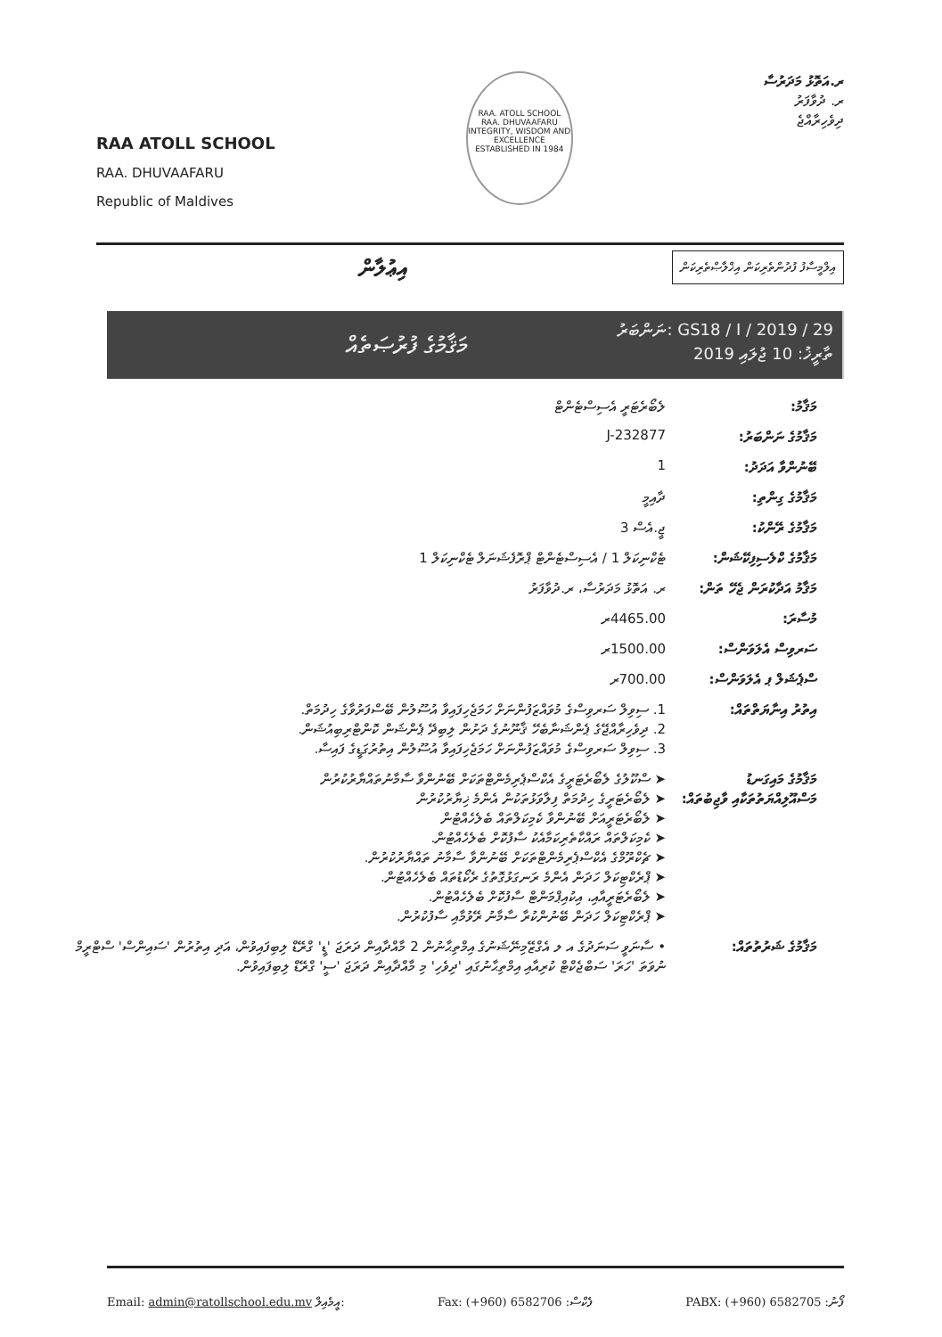RAA ATOLL SCHOOL
RAA. DHUVAAFARU
Republic of Maldives
RAA. ATOLL SCHOOL
RAA. DHUVAAFARU
INTEGRITY, WISDOM AND EXCELLENCE
ESTABLISHED IN 1984
ރ.އަތޮޅު މަދަރުސާ
ރ. ދުވާފަރު
ދިވެހިރާއްޖެ
އިލްމީސާފު ފުދުންތެރިކަން އިޚްލާޞްތެރިކަން އިޢުލާން
މަޤާމުގެ ފުރުޞަތެއް
ނަންބަރު: GS18 / I / 2019 / 29
ތާރީޚު: 10 ޖުލައި 2019
މަޤާމު: ލެބޯރެޓަރީ އެސިސްޓެންޓް
މަޤާމުގެ ނަންބަރު: J-232877
ބޭނުންވާ އަދަދު: 1
މަޤާމުގެ ގިންތި: ދާއިމީ
މަޤާމުގެ ރޭންކު: ޖީ.އެސް 3
މަޤާމުގެ ކްލެސިފިކޭޝަން:
ޓެކްނިކަލް 1 / އެސިސްޓެންޓް ޕްރޮފެޝަނަލް ޓެކްނިކަލް 1
މަޤާމު އަދާކުރަން ޖެހޭ ތަން:
ރ. އަތޮޅު މަދަރުސާ، ރ.ދުވާފަރު
މުސާރަ: 4465.00ރ
ސަރވިސް އެލަވަންސް:
1500.00ރ
ސްޕެޝަލް ޕ އެލަވަންސް:
700.00ރ
އިތުރު އިނާޔަތްތައް:
1. ސިވިލް ސަރވިސްގެ މުވައްޒަފުންނަށް ހަމަޖެހިފައިވާ އުސޫލުން ބޭސްފަރުވާގެ ހިދުމަތް.
2. ދިވެހިރާއްޖޭގެ ޕެންޝަނާބެހޭ ޤާނޫނުގެ ދަށުން ލިބިދޭ ޕެންޝަން ކޮންޓްރިބިއުޝަން.
3. ސިވިލް ސަރވިސްގެ މުވައްޒަފުންނަށް ހަމަޖެހިފައިވާ އުސޫލުން އިތުރުގަޑީގެ ފައިސާ.
މަޤާމުގެ މައިގަނޑު މަސްއޫލިއްޔަތުތަކާއި ވާޖިބުތައް:
➤ ސްކޫލުގެ ލެބޯރެޓަރީގެ އެކްސްޕެރިމެންޓްތަކަށް ބޭނުންވާ ސާމާނުތައްޔާރުކުރުން
➤ ލެބޯރެޓަރީގެ ހިދުމަތް ފިލާވަޅުތަކުން އެންމެ ޚިޔާރުކުރުން
➤ ލެބޯރެޓަރީއަށް ބޭނުންވާ ކެމިކަލްތައް ބެލެހެއްޓުން
➤ ކެމިކަލްތައް ރައްކާތެރިކަމާއެކު ސާފުކޮށް ބެލެހެއްޓުން.
➤ ޗެކްރޫމްގެ އެކްސްޕެރިމެންޓްތަކަށް ބޭނުންވާ ސާމާނު ތައްޔާރުކުރުން.
➤ ޕްރެކްޓިކަލް ހަދަން އެންމެ ރަނގަޅުގޮތުގެ ރެކޯޑުތައް ބެލެހެއްޓުން.
➤ ލެބޯރެޓަރީއާއި، އިކުއިޕްމަންޓް ސާފުކޮށް ބެލެހެއްޓުން.
➤ ޕްރެކްޓިކަލް ހަދަން ބޭނުންކުރާ ސާމާނު ރޭވުމާއި ސާފުކުރުން.
މަޤާމުގެ ޝަރުތުތައް:
• ސާނަވީ ސަނަދުގެ އ ލ އެގްޒޭމިނޭޝަނުގެ އިމްތިޙާނުން 2 މާއްދާއިން ދަރަޖަ 'ޑީ' ގްރޭޑް ލިބިފައިވުން، އަދި އިތުރުން 'ސައިންސް' ސްޓްރީމް ނުވަތަ 'ހަރަ' ސަބްޖެކްޓް ކުރިއާއި އިމްތިޙާނުގައި 'ދިވެހި' މި މާއްދާއިން ދަރަޖަ 'ސީ' ގްރޭޑް ލިބިފައިވުން.
Email: admin@ratollschool.edu.mv އީމެއިލް: Fax: (+960) 6582706 :ފެކްސް PABX: (+960) 6582705 :ފޯނު